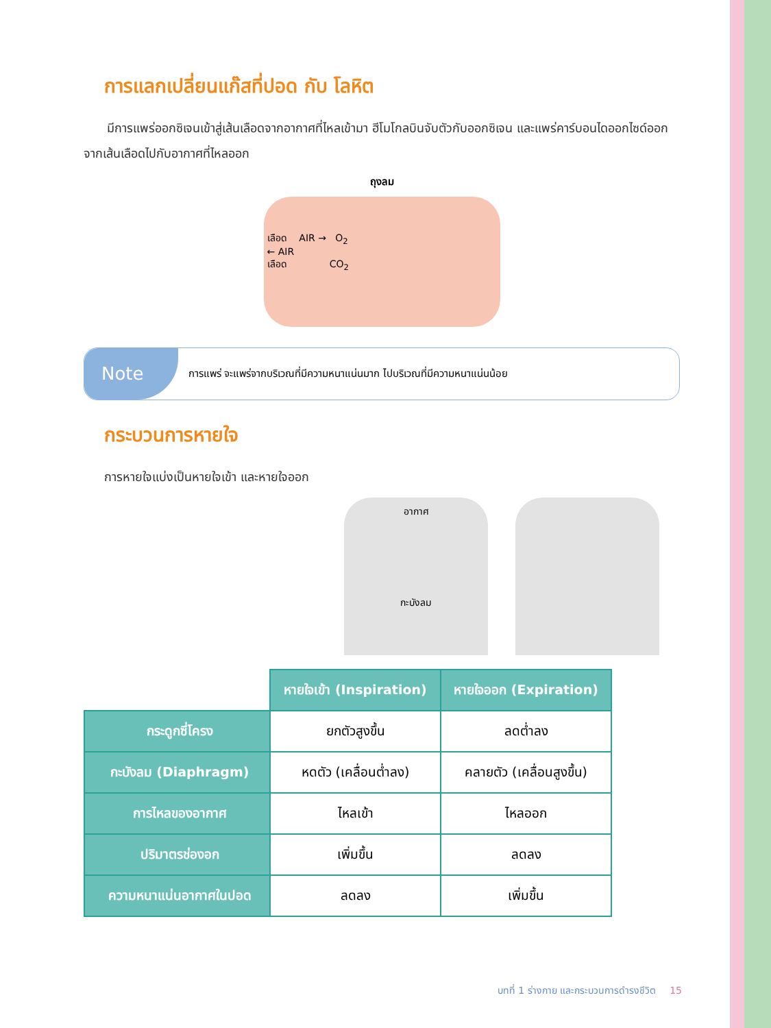การแลกเปลี่ยนแก๊สที่ปอด กับ โลหิต
มีการแพร่ออกซิเจนเข้าสู่เส้นเลือดจากอากาศที่ไหลเข้ามา ฮีโมโกลบินจับตัวกับออกซิเจน และแพร่คาร์บอนไดออกไซด์ออกจากเส้นเลือดไปกับอากาศที่ไหลออก
ถุงลม
เลือด AIR → O<sub>2</sub>
← AIR
เลือด CO<sub>2</sub>
Note การแพร่ จะแพร่จากบริเวณที่มีความหนาแน่นมาก ไปบริเวณที่มีความหนาแน่นน้อย
กระบวนการหายใจ
การหายใจแบ่งเป็นหายใจเข้า และหายใจออก
อากาศ
กะบังลม
| | หายใจเข้า (Inspiration) | หายใจออก (Expiration) |
| กระดูกซี่โครง | ยกตัวสูงขึ้น | ลดต่ำลง |
| กะบังลม (Diaphragm) | หดตัว (เคลื่อนต่ำลง) | คลายตัว (เคลื่อนสูงขึ้น) |
| การไหลของอากาศ | ไหลเข้า | ไหลออก |
| ปริมาตรช่องอก | เพิ่มขึ้น | ลดลง |
| ความหนาแน่นอากาศในปอด | ลดลง | เพิ่มขึ้น |
บทที่ 1 ร่างกาย และกระบวนการดำรงชีวิต 15